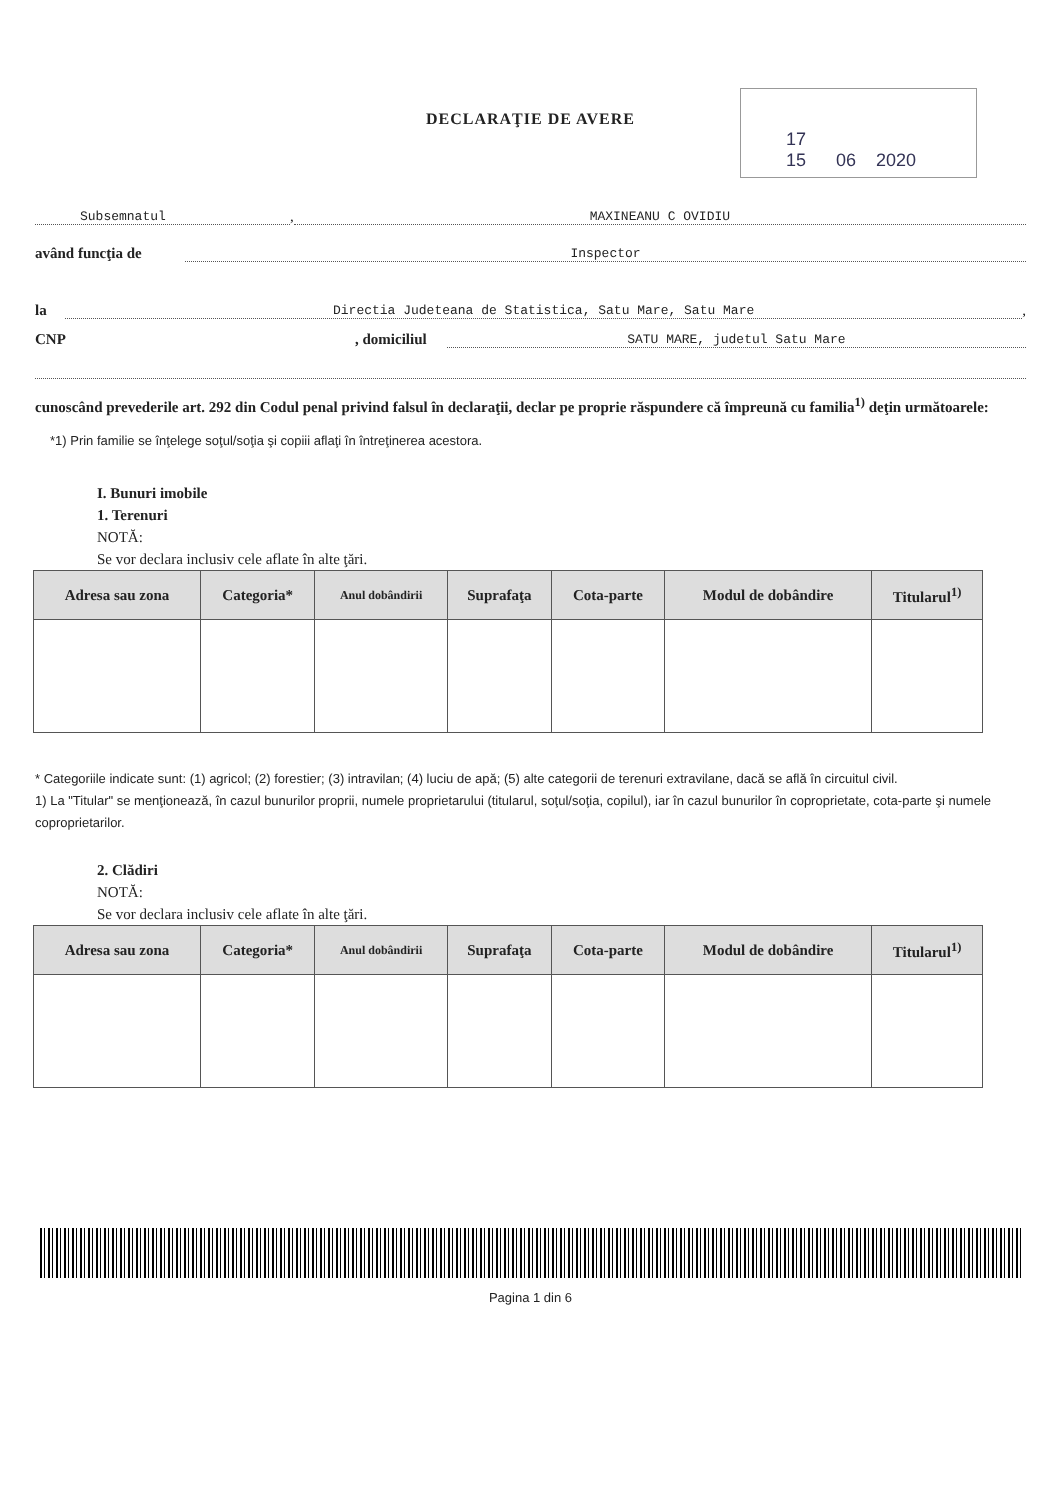17
15 06 2020
DECLARAŢIE DE AVERE
Subsemnatul, MAXINEANU C OVIDIU
având funcţia de Inspector
la Directia Judeteana de Statistica, Satu Mare, Satu Mare,
CNP, domiciliul SATU MARE, judetul Satu Mare
cunoscând prevederile art. 292 din Codul penal privind falsul în declaraţii, declar pe proprie răspundere că împreună cu familia<sup>1)</sup> deţin următoarele:
*1) Prin familie se înţelege soţul/soţia şi copiii aflaţi în întreţinerea acestora.
I. Bunuri imobile
1. Terenuri
NOTĂ:
Se vor declara inclusiv cele aflate în alte ţări.
| Adresa sau zona | Categoria* | Anul dobândirii | Suprafaţa | Cota-parte | Modul de dobândire | Titularul<sup>1)</sup> |
| --- | --- | --- | --- | --- | --- | --- |
* Categoriile indicate sunt: (1) agricol; (2) forestier; (3) intravilan; (4) luciu de apă; (5) alte categorii de terenuri extravilane, dacă se află în circuitul civil.
1) La "Titular" se menţionează, în cazul bunurilor proprii, numele proprietarului (titularul, soţul/soţia, copilul), iar în cazul bunurilor în coproprietate, cota-parte şi numele coproprietarilor.
2. Clădiri
NOTĂ:
Se vor declara inclusiv cele aflate în alte ţări.
| Adresa sau zona | Categoria* | Anul dobândirii | Suprafaţa | Cota-parte | Modul de dobândire | Titularul<sup>1)</sup> |
| --- | --- | --- | --- | --- | --- | --- |
Pagina 1 din 6